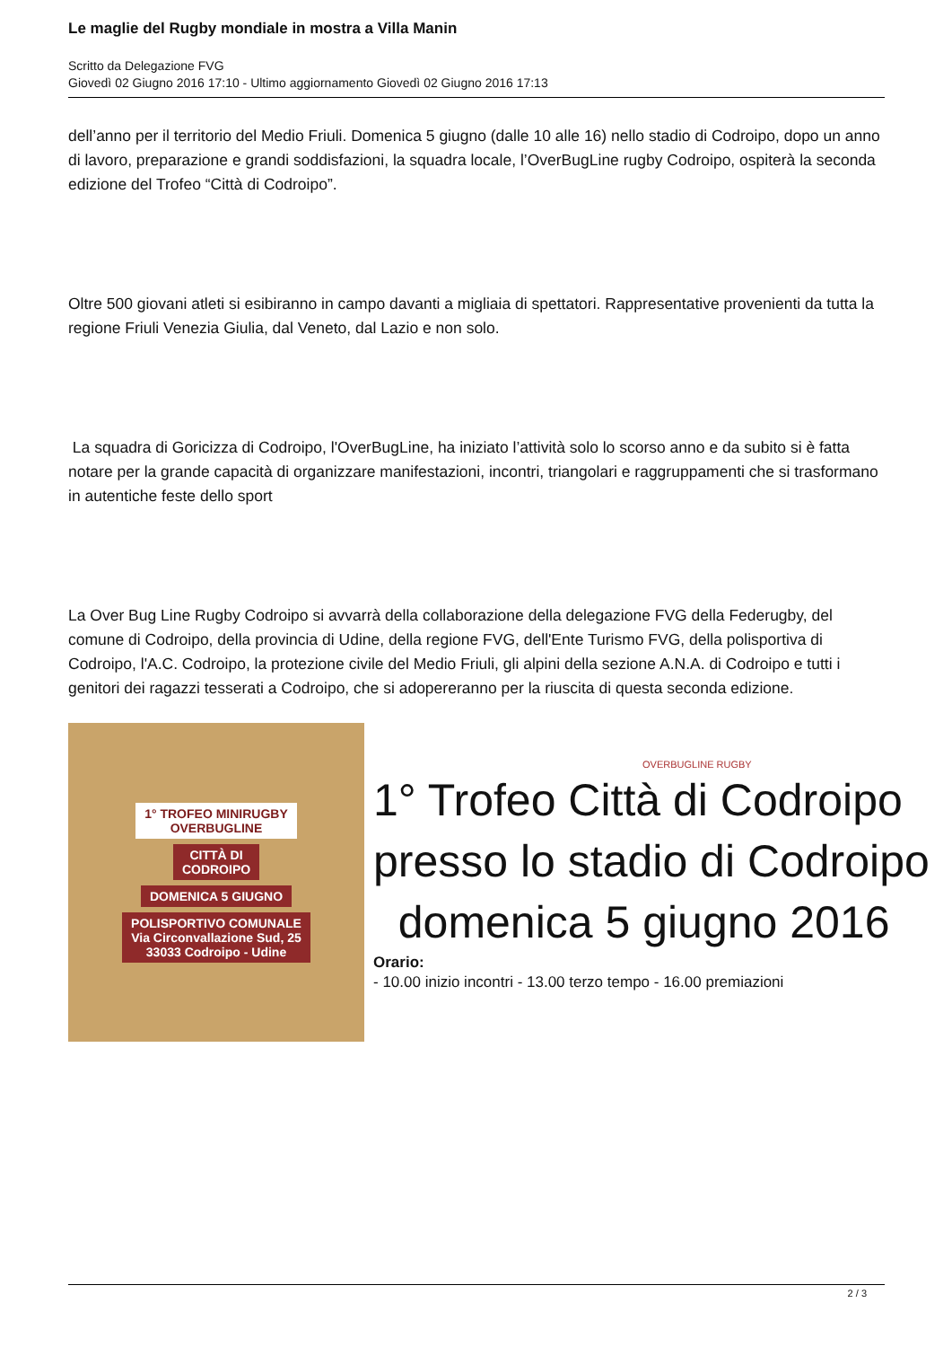Le maglie del Rugby mondiale in mostra a Villa Manin
Scritto da Delegazione FVG
Giovedì 02 Giugno 2016 17:10 - Ultimo aggiornamento Giovedì 02 Giugno 2016 17:13
dell’anno per il territorio del Medio Friuli. Domenica 5 giugno (dalle 10 alle 16) nello stadio di Codroipo, dopo un anno di lavoro, preparazione e grandi soddisfazioni, la squadra locale, l’OverBugLine rugby Codroipo, ospiterà la seconda edizione del Trofeo “Città di Codroipo”.
Oltre 500 giovani atleti si esibiranno in campo davanti a migliaia di spettatori. Rappresentative provenienti da tutta la regione Friuli Venezia Giulia, dal Veneto, dal Lazio e non solo.
La squadra di Goricizza di Codroipo, l'OverBugLine, ha iniziato l’attività solo lo scorso anno e da subito si è fatta notare per la grande capacità di organizzare manifestazioni, incontri, triangolari e raggruppamenti che si trasformano in autentiche feste dello sport
La Over Bug Line Rugby Codroipo si avvarrà della collaborazione della delegazione FVG della Federugby, del comune di Codroipo, della provincia di Udine, della regione FVG, dell'Ente Turismo FVG, della polisportiva di Codroipo, l'A.C. Codroipo, la protezione civile del Medio Friuli, gli alpini della sezione A.N.A. di Codroipo e tutti i genitori dei ragazzi tesserati a Codroipo, che si adopereranno per la riuscita di questa seconda edizione.
1° TROFEO MINIRUGBY
OVERBUGLINE
CITTÀ DI
CODROIPO
DOMENICA 5 GIUGNO
POLISPORTIVO COMUNALE
Via Circonvallazione Sud, 25
33033 Codroipo - Udine
OVERBUGLINE RUGBY
1° Trofeo Città di Codroipo
presso lo stadio di Codroipo
domenica 5 giugno 2016
Orario:
- 10.00 inizio incontri - 13.00 terzo tempo - 16.00 premiazioni
2 / 3